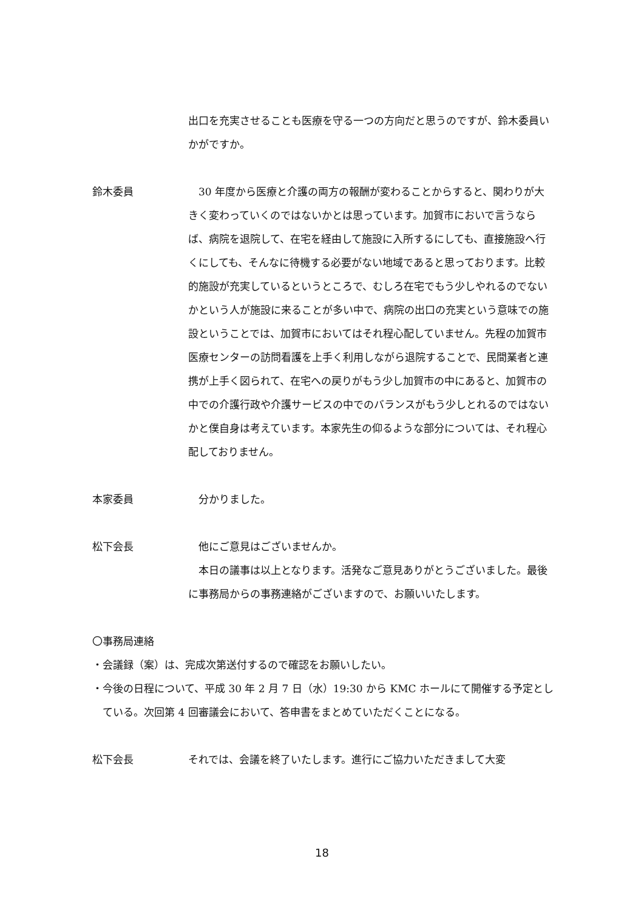出口を充実させることも医療を守る一つの方向だと思うのですが、鈴木委員いかがですか。
鈴木委員 30 年度から医療と介護の両方の報酬が変わることからすると、関わりが大きく変わっていくのではないかとは思っています。加賀市においで言うならば、病院を退院して、在宅を経由して施設に入所するにしても、直接施設へ行くにしても、そんなに待機する必要がない地域であると思っております。比較的施設が充実しているというところで、むしろ在宅でもう少しやれるのでないかという人が施設に来ることが多い中で、病院の出口の充実という意味での施設ということでは、加賀市においてはそれ程心配していません。先程の加賀市医療センターの訪問看護を上手く利用しながら退院することで、民間業者と連携が上手く図られて、在宅への戻りがもう少し加賀市の中にあると、加賀市の中での介護行政や介護サービスの中でのバランスがもう少しとれるのではないかと僕自身は考えています。本家先生の仰るような部分については、それ程心配しておりません。
本家委員 分かりました。
松下会長 他にご意見はございませんか。
本日の議事は以上となります。活発なご意見ありがとうございました。最後に事務局からの事務連絡がございますので、お願いいたします。
〇事務局連絡
・会議録（案）は、完成次第送付するので確認をお願いしたい。
・今後の日程について、平成 30 年 2 月 7 日（水）19:30 から KMC ホールにて開催する予定としている。次回第 4 回審議会において、答申書をまとめていただくことになる。
松下会長 それでは、会議を終了いたします。進行にご協力いただきまして大変
18